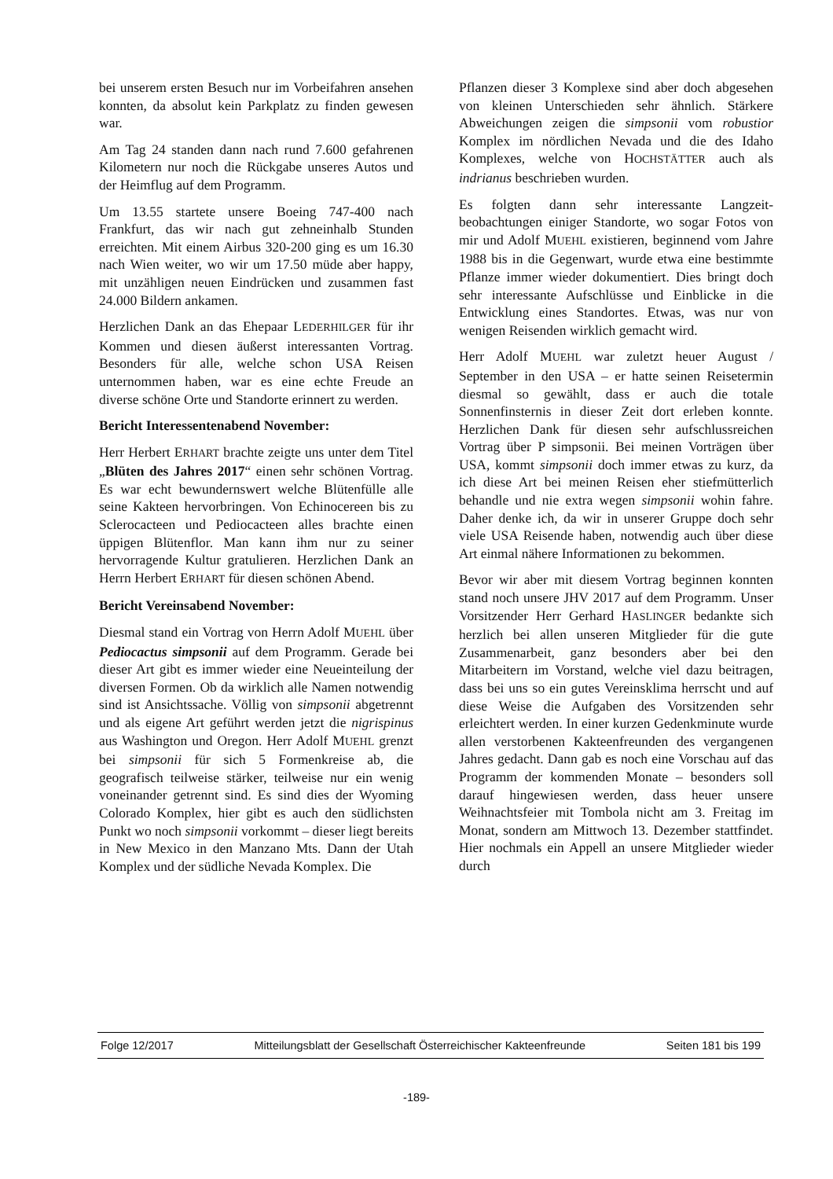bei unserem ersten Besuch nur im Vorbeifahren ansehen konnten, da absolut kein Parkplatz zu finden gewesen war.
Am Tag 24 standen dann nach rund 7.600 gefahrenen Kilometern nur noch die Rückgabe unseres Autos und der Heimflug auf dem Programm.
Um 13.55 startete unsere Boeing 747-400 nach Frankfurt, das wir nach gut zehneinhalb Stunden erreichten. Mit einem Airbus 320-200 ging es um 16.30 nach Wien weiter, wo wir um 17.50 müde aber happy, mit unzähligen neuen Eindrücken und zusammen fast 24.000 Bildern ankamen.
Herzlichen Dank an das Ehepaar LEDERHILGER für ihr Kommen und diesen äußerst interessanten Vortrag. Besonders für alle, welche schon USA Reisen unternommen haben, war es eine echte Freude an diverse schöne Orte und Standorte erinnert zu werden.
Bericht Interessentenabend November:
Herr Herbert ERHART brachte zeigte uns unter dem Titel „Blüten des Jahres 2017“ einen sehr schönen Vortrag. Es war echt bewundernswert welche Blütenfülle alle seine Kakteen hervorbringen. Von Echinocereen bis zu Sclerocacteen und Pediocacteen alles brachte einen üppigen Blütenflor. Man kann ihm nur zu seiner hervorragende Kultur gratulieren. Herzlichen Dank an Herrn Herbert ERHART für diesen schönen Abend.
Bericht Vereinsabend November:
Diesmal stand ein Vortrag von Herrn Adolf MUEHL über Pediocactus simpsonii auf dem Programm. Gerade bei dieser Art gibt es immer wieder eine Neueinteilung der diversen Formen. Ob da wirklich alle Namen notwendig sind ist Ansichtssache. Völlig von simpsonii abgetrennt und als eigene Art geführt werden jetzt die nigrispinus aus Washington und Oregon. Herr Adolf MUEHL grenzt bei simpsonii für sich 5 Formenkreise ab, die geografisch teilweise stärker, teilweise nur ein wenig voneinander getrennt sind. Es sind dies der Wyoming Colorado Komplex, hier gibt es auch den südlichsten Punkt wo noch simpsonii vorkommt – dieser liegt bereits in New Mexico in den Manzano Mts. Dann der Utah Komplex und der südliche Nevada Komplex. Die
Pflanzen dieser 3 Komplexe sind aber doch abgesehen von kleinen Unterschieden sehr ähnlich. Stärkere Abweichungen zeigen die simpsonii vom robustior Komplex im nördlichen Nevada und die des Idaho Komplexes, welche von HOCHSTÄTTER auch als indrianus beschrieben wurden.
Es folgten dann sehr interessante Langzeit­beobachtungen einiger Standorte, wo sogar Fotos von mir und Adolf MUEHL existieren, beginnend vom Jahre 1988 bis in die Gegenwart, wurde etwa eine bestimmte Pflanze immer wieder dokumentiert. Dies bringt doch sehr interessante Aufschlüsse und Einblicke in die Entwicklung eines Standortes. Etwas, was nur von wenigen Reisenden wirklich gemacht wird.
Herr Adolf MUEHL war zuletzt heuer August / September in den USA – er hatte seinen Reisetermin diesmal so gewählt, dass er auch die totale Sonnenfinsternis in dieser Zeit dort erleben konnte. Herzlichen Dank für diesen sehr aufschlussreichen Vortrag über P simpsonii. Bei meinen Vorträgen über USA, kommt simpsonii doch immer etwas zu kurz, da ich diese Art bei meinen Reisen eher stiefmütterlich behandle und nie extra wegen simpsonii wohin fahre. Daher denke ich, da wir in unserer Gruppe doch sehr viele USA Reisende haben, notwendig auch über diese Art einmal nähere Informationen zu bekommen.
Bevor wir aber mit diesem Vortrag beginnen konnten stand noch unsere JHV 2017 auf dem Programm. Unser Vorsitzender Herr Gerhard HASLINGER bedankte sich herzlich bei allen unseren Mitglieder für die gute Zusammenarbeit, ganz besonders aber bei den Mitarbeitern im Vorstand, welche viel dazu beitragen, dass bei uns so ein gutes Vereinsklima herrscht und auf diese Weise die Aufgaben des Vorsitzenden sehr erleichtert werden. In einer kurzen Gedenkminute wurde allen verstorbenen Kakteenfreunden des vergangenen Jahres gedacht. Dann gab es noch eine Vorschau auf das Programm der kommenden Monate – besonders soll darauf hingewiesen werden, dass heuer unsere Weihnachtsfeier mit Tombola nicht am 3. Freitag im Monat, sondern am Mittwoch 13. Dezember stattfindet. Hier nochmals ein Appell an unsere Mitglieder wieder durch
Folge 12/2017 Mitteilungsblatt der Gesellschaft Österreichischer Kakteenfreunde Seiten 181 bis 199
-189-